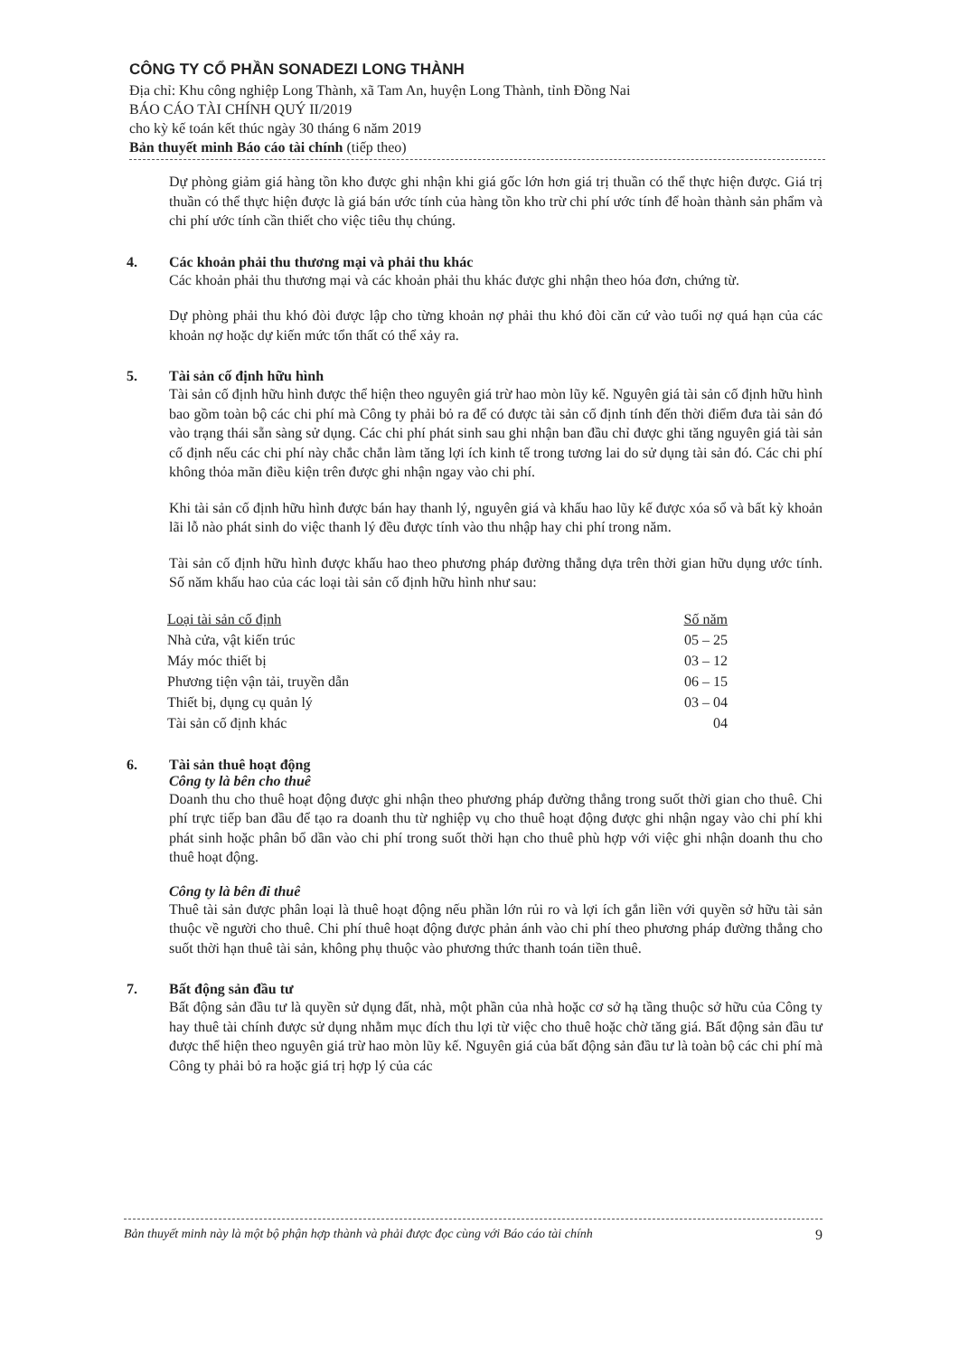CÔNG TY CỔ PHẦN SONADEZI LONG THÀNH
Địa chỉ: Khu công nghiệp Long Thành, xã Tam An, huyện Long Thành, tỉnh Đồng Nai
BÁO CÁO TÀI CHÍNH QUÝ II/2019
cho kỳ kế toán kết thúc ngày 30 tháng 6 năm 2019
Bản thuyết minh Báo cáo tài chính (tiếp theo)
Dự phòng giảm giá hàng tồn kho được ghi nhận khi giá gốc lớn hơn giá trị thuần có thể thực hiện được. Giá trị thuần có thể thực hiện được là giá bán ước tính của hàng tồn kho trừ chi phí ước tính để hoàn thành sản phẩm và chi phí ước tính cần thiết cho việc tiêu thụ chúng.
4. Các khoản phải thu thương mại và phải thu khác
Các khoản phải thu thương mại và các khoản phải thu khác được ghi nhận theo hóa đơn, chứng từ.
Dự phòng phải thu khó đòi được lập cho từng khoản nợ phải thu khó đòi căn cứ vào tuổi nợ quá hạn của các khoản nợ hoặc dự kiến mức tổn thất có thể xảy ra.
5. Tài sản cố định hữu hình
Tài sản cố định hữu hình được thể hiện theo nguyên giá trừ hao mòn lũy kế. Nguyên giá tài sản cố định hữu hình bao gồm toàn bộ các chi phí mà Công ty phải bỏ ra để có được tài sản cố định tính đến thời điểm đưa tài sản đó vào trạng thái sẵn sàng sử dụng. Các chi phí phát sinh sau ghi nhận ban đầu chỉ được ghi tăng nguyên giá tài sản cố định nếu các chi phí này chắc chắn làm tăng lợi ích kinh tế trong tương lai do sử dụng tài sản đó. Các chi phí không thỏa mãn điều kiện trên được ghi nhận ngay vào chi phí.
Khi tài sản cố định hữu hình được bán hay thanh lý, nguyên giá và khấu hao lũy kế được xóa sổ và bất kỳ khoản lãi lỗ nào phát sinh do việc thanh lý đều được tính vào thu nhập hay chi phí trong năm.
Tài sản cố định hữu hình được khấu hao theo phương pháp đường thẳng dựa trên thời gian hữu dụng ước tính. Số năm khấu hao của các loại tài sản cố định hữu hình như sau:
| Loại tài sản cố định | Số năm |
| Nhà cửa, vật kiến trúc | 05 – 25 |
| Máy móc thiết bị | 03 – 12 |
| Phương tiện vận tải, truyền dẫn | 06 – 15 |
| Thiết bị, dụng cụ quản lý | 03 – 04 |
| Tài sản cố định khác | 04 |
6. Tài sản thuê hoạt động
Công ty là bên cho thuê
Doanh thu cho thuê hoạt động được ghi nhận theo phương pháp đường thẳng trong suốt thời gian cho thuê. Chi phí trực tiếp ban đầu để tạo ra doanh thu từ nghiệp vụ cho thuê hoạt động được ghi nhận ngay vào chi phí khi phát sinh hoặc phân bổ dần vào chi phí trong suốt thời hạn cho thuê phù hợp với việc ghi nhận doanh thu cho thuê hoạt động.
Công ty là bên đi thuê
Thuê tài sản được phân loại là thuê hoạt động nếu phần lớn rủi ro và lợi ích gắn liền với quyền sở hữu tài sản thuộc về người cho thuê. Chi phí thuê hoạt động được phản ánh vào chi phí theo phương pháp đường thẳng cho suốt thời hạn thuê tài sản, không phụ thuộc vào phương thức thanh toán tiền thuê.
7. Bất động sản đầu tư
Bất động sản đầu tư là quyền sử dụng đất, nhà, một phần của nhà hoặc cơ sở hạ tầng thuộc sở hữu của Công ty hay thuê tài chính được sử dụng nhằm mục đích thu lợi từ việc cho thuê hoặc chờ tăng giá. Bất động sản đầu tư được thể hiện theo nguyên giá trừ hao mòn lũy kế. Nguyên giá của bất động sản đầu tư là toàn bộ các chi phí mà Công ty phải bỏ ra hoặc giá trị hợp lý của các
Bản thuyết minh này là một bộ phận hợp thành và phải được đọc cùng với Báo cáo tài chính 9